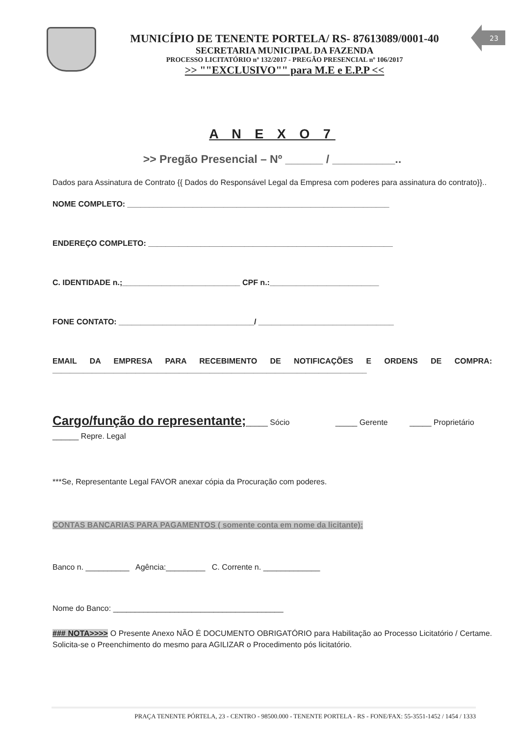23
MUNICÍPIO DE TENENTE PORTELA/ RS- 87613089/0001-40
SECRETARIA MUNICIPAL DA FAZENDA
PROCESSO LICITATÓRIO nº 132/2017 - PREGÃO PRESENCIAL nº 106/2017
>> ""EXCLUSIVO"" para M.E e E.P.P <<
A N E X O 7
>> Pregão Presencial – Nº ______ / __________..
Dados para Assinatura de Contrato {{ Dados do Responsável Legal da Empresa com poderes para assinatura do contrato}}..
NOME COMPLETO: ____________________________________________________________
ENDEREÇO COMPLETO: ________________________________________________________
C. IDENTIDADE n.;___________________________ CPF n.:_________________________
FONE CONTATO: _______________________________/ _______________________________
EMAIL DA EMPRESA PARA RECEBIMENTO DE NOTIFICAÇÕES E ORDENS DE COMPRA: ________________________________________________________________________
Cargo/função do representante;_____ Sócio _____ Gerente _____ Proprietário ______ Repre. Legal
***Se, Representante Legal FAVOR anexar cópia da Procuração com poderes.
CONTAS BANCARIAS PARA PAGAMENTOS ( somente conta em nome da licitante):
Banco n. __________ Agência:_________ C. Corrente n. _____________
Nome do Banco: _______________________________________
### NOTA>>>> O Presente Anexo NÃO É DOCUMENTO OBRIGATÓRIO para Habilitação ao Processo Licitatório / Certame. Solicita-se o Preenchimento do mesmo para AGILIZAR o Procedimento pós licitatório.
PRAÇA TENENTE PÓRTELA, 23 - CENTRO - 98500.000 - TENENTE PORTELA - RS - FONE/FAX: 55-3551-1452 / 1454 / 1333